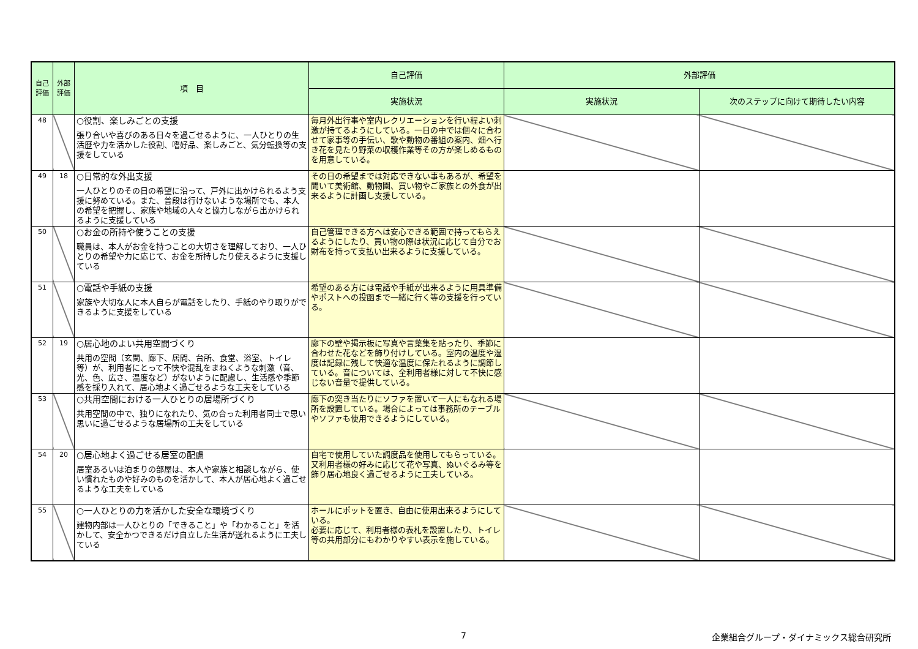| 自己評価 | 外部評価 | 項 目 | 自己評価 | 外部評価 | |
| --- | --- | --- | --- | --- | --- |
| | | | 実施状況 | 実施状況 | 次のステップに向けて期待したい内容 |
| 48 | | ○役割、楽しみごとの支援 張り合いや喜びのある日々を過ごせるように、一人ひとりの生活歴や力を活かした役割、嗜好品、楽しみごと、気分転換等の支援をしている | 毎月外出行事や室内レクリエーションを行い程よい刺激が持てるようにしている。一日の中では個々に合わせて家事等の手伝い、歌や動物の番組の案内、畑へ行き花を見たり野菜の収穫作業等その方が楽しめるものを用意している。 | | |
| 49 | 18 | ○日常的な外出支援 一人ひとりのその日の希望に沿って、戸外に出かけられるよう支援に努めている。また、普段は行けないような場所でも、本人の希望を把握し、家族や地域の人々と協力しながら出かけられるように支援している | その日の希望までは対応できない事もあるが、希望を聞いて美術館、動物園、買い物やご家族との外食が出来るように計画し支援している。 | | |
| 50 | | ○お金の所持や使うことの支援 職員は、本人がお金を持つことの大切さを理解しており、一人ひとりの希望や力に応じて、お金を所持したり使えるように支援している | 自己管理できる方へは安心できる範囲で持ってもらえるようにしたり、買い物の際は状況に応じて自分でお財布を持って支払い出来るように支援している。 | | |
| 51 | | ○電話や手紙の支援 家族や大切な人に本人自らが電話をしたり、手紙のやり取りができるように支援をしている | 希望のある方には電話や手紙が出来るように用具準備やポストへの投函まで一緒に行く等の支援を行っている。 | | |
| 52 | 19 | ○居心地のよい共用空間づくり 共用の空間（玄関、廊下、居間、台所、食堂、浴室、トイレ等）が、利用者にとって不快や混乱をまねくような刺激（音、光、色、広さ、温度など）がないように配慮し、生活感や季節感を採り入れて、居心地よく過ごせるような工夫をしている | 廊下の壁や掲示板に写真や言葉集を貼ったり、季節に合わせた花などを飾り付けしている。室内の温度や湿度は記録に残して快適な温度に保たれるように調節している。音については、全利用者様に対して不快に感じない音量で提供している。 | | |
| 53 | | ○共用空間における一人ひとりの居場所づくり 共用空間の中で、独りになれたり、気の合った利用者同士で思い思いに過ごせるような居場所の工夫をしている | 廊下の突き当たりにソファを置いて一人にもなれる場所を設置している。場合によっては事務所のテーブルやソファも使用できるようにしている。 | | |
| 54 | 20 | ○居心地よく過ごせる居室の配慮 居室あるいは泊まりの部屋は、本人や家族と相談しながら、使い慣れたものや好みのものを活かして、本人が居心地よく過ごせるような工夫をしている | 自宅で使用していた調度品を使用してもらっている。又利用者様の好みに応じて花や写真、ぬいぐるみ等を飾り居心地良く過ごせるように工夫している。 | | |
| 55 | | ○一人ひとりの力を活かした安全な環境づくり 建物内部は一人ひとりの「できること」や「わかること」を活かして、安全かつできるだけ自立した生活が送れるように工夫している | ホールにポットを置き、自由に使用出来るようにしている。 必要に応じて、利用者様の表札を設置したり、トイレ等の共用部分にもわかりやすい表示を施している。 | | |
7
企業組合グループ・ダイナミックス総合研究所